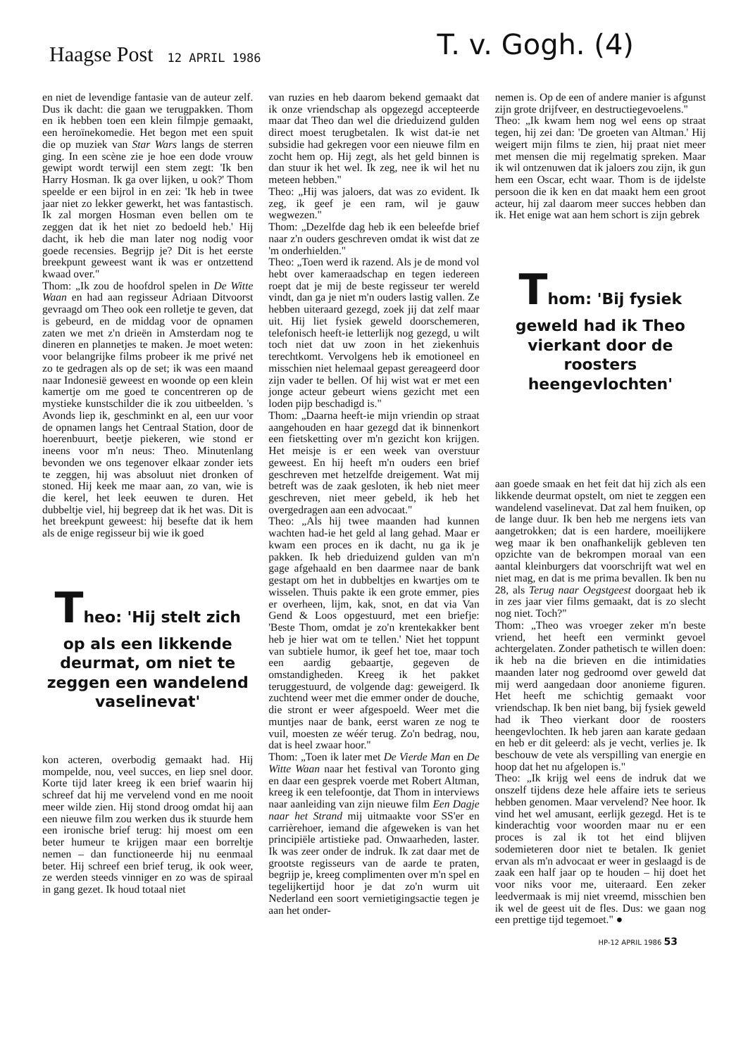Haagse Post 12 APRIL 1986 T. v. Gogh. (4)
en niet de levendige fantasie van de auteur zelf. Dus ik dacht: die gaan we terugpakken. Thom en ik hebben toen een klein filmpje gemaakt, een heroïnekomedie. Het begon met een spuit die op muziek van Star Wars langs de sterren ging. In een scène zie je hoe een dode vrouw gewipt wordt terwijl een stem zegt: 'Ik ben Harry Hosman. Ik ga over lijken, u ook?' Thom speelde er een bijrol in en zei: 'Ik heb in twee jaar niet zo lekker gewerkt, het was fantastisch. Ik zal morgen Hosman even bellen om te zeggen dat ik het niet zo bedoeld heb.' Hij dacht, ik heb die man later nog nodig voor goede recensies. Begrijp je? Dit is het eerste breekpunt geweest want ik was er ontzettend kwaad over."
Thom: „Ik zou de hoofdrol spelen in De Witte Waan en had aan regisseur Adriaan Ditvoorst gevraagd om Theo ook een rolletje te geven, dat is gebeurd, en de middag voor de opnamen zaten we met z'n drieën in Amsterdam nog te dineren en plannetjes te maken. Je moet weten: voor belangrijke films probeer ik me privé net zo te gedragen als op de set; ik was een maand naar Indonesië geweest en woonde op een klein kamertje om me goed te concentreren op de mystieke kunstschilder die ik zou uitbeelden. 's Avonds liep ik, geschminkt en al, een uur voor de opnamen langs het Centraal Station, door de hoerenbuurt, beetje piekeren, wie stond er ineens voor m'n neus: Theo. Minutenlang bevonden we ons tegenover elkaar zonder iets te zeggen, hij was absoluut niet dronken of stoned. Hij keek me maar aan, zo van, wie is die kerel, het leek eeuwen te duren. Het dubbeltje viel, hij begreep dat ik het was. Dit is het breekpunt geweest: hij besefte dat ik hem als de enige regisseur bij wie ik goed
Theo: 'Hij stelt zich op als een likkende deurmat, om niet te zeggen een wandelend vaselinevat'
kon acteren, overbodig gemaakt had. Hij mompelde, nou, veel succes, en liep snel door. Korte tijd later kreeg ik een brief waarin hij schreef dat hij me vervelend vond en me nooit meer wilde zien. Hij stond droog omdat hij aan een nieuwe film zou werken dus ik stuurde hem een ironische brief terug: hij moest om een beter humeur te krijgen maar een borreltje nemen – dan functioneerde hij nu eenmaal beter. Hij schreef een brief terug, ik ook weer, ze werden steeds vinniger en zo was de spiraal in gang gezet. Ik houd totaal niet
van ruzies en heb daarom bekend gemaakt dat ik onze vriendschap als opgezegd accepteerde maar dat Theo dan wel die drieduizend gulden direct moest terugbetalen. Ik wist dat-ie net subsidie had gekregen voor een nieuwe film en zocht hem op. Hij zegt, als het geld binnen is dan stuur ik het wel. Ik zeg, nee ik wil het nu meteen hebben."
Theo: „Hij was jaloers, dat was zo evident. Ik zeg, ik geef je een ram, wil je gauw wegwezen."
Thom: „Dezelfde dag heb ik een beleefde brief naar z'n ouders geschreven omdat ik wist dat ze 'm onderhielden."
Theo: „Toen werd ik razend. Als je de mond vol hebt over kameraadschap en tegen iedereen roept dat je mij de beste regisseur ter wereld vindt, dan ga je niet m'n ouders lastig vallen. Ze hebben uiteraard gezegd, zoek jij dat zelf maar uit. Hij liet fysiek geweld doorschemeren, telefonisch heeft-ie letterlijk nog gezegd, u wilt toch niet dat uw zoon in het ziekenhuis terechtkomt. Vervolgens heb ik emotioneel en misschien niet helemaal gepast gereageerd door zijn vader te bellen. Of hij wist wat er met een jonge acteur gebeurt wiens gezicht met een loden pijp beschadigd is."
Thom: „Daarna heeft-ie mijn vriendin op straat aangehouden en haar gezegd dat ik binnenkort een fietsketting over m'n gezicht kon krijgen. Het meisje is er een week van overstuur geweest. En hij heeft m'n ouders een brief geschreven met hetzelfde dreigement. Wat mij betreft was de zaak gesloten, ik heb niet meer geschreven, niet meer gebeld, ik heb het overgedragen aan een advocaat."
Theo: „Als hij twee maanden had kunnen wachten had-ie het geld al lang gehad. Maar er kwam een proces en ik dacht, nu ga ik je pakken. Ik heb drieduizend gulden van m'n gage afgehaald en ben daarmee naar de bank gestapt om het in dubbeltjes en kwartjes om te wisselen. Thuis pakte ik een grote emmer, pies er overheen, lijm, kak, snot, en dat via Van Gend & Loos opgestuurd, met een briefje: 'Beste Thom, omdat je zo'n krentekakker bent heb je hier wat om te tellen.' Niet het toppunt van subtiele humor, ik geef het toe, maar toch een aardig gebaartje, gegeven de omstandigheden. Kreeg ik het pakket teruggestuurd, de volgende dag: geweigerd. Ik zuchtend weer met die emmer onder de douche, die stront er weer afgespoeld. Weer met die muntjes naar de bank, eerst waren ze nog te vuil, moesten ze wéér terug. Zo'n bedrag, nou, dat is heel zwaar hoor."
Thom: „Toen ik later met De Vierde Man en De Witte Waan naar het festival van Toronto ging en daar een gesprek voerde met Robert Altman, kreeg ik een telefoontje, dat Thom in interviews naar aanleiding van zijn nieuwe film Een Dagje naar het Strand mij uitmaakte voor SS'er en carrièrehoer, iemand die afgeweken is van het principiële artistieke pad. Onwaarheden, laster. Ik was zeer onder de indruk. Ik zat daar met de grootste regisseurs van de aarde te praten, begrijp je, kreeg complimenten over m'n spel en tegelijkertijd hoor je dat zo'n wurm uit Nederland een soort vernietigingsactie tegen je aan het onder-
nemen is. Op de een of andere manier is afgunst zijn grote drijfveer, en destructiegevoelens."
Theo: „Ik kwam hem nog wel eens op straat tegen, hij zei dan: 'De groeten van Altman.' Hij weigert mijn films te zien, hij praat niet meer met mensen die mij regelmatig spreken. Maar ik wil ontzenuwen dat ik jaloers zou zijn, ik gun hem een Oscar, echt waar. Thom is de ijdelste persoon die ik ken en dat maakt hem een groot acteur, hij zal daarom meer succes hebben dan ik. Het enige wat aan hem schort is zijn gebrek
Thom: 'Bij fysiek geweld had ik Theo vierkant door de roosters heengevlochten'
aan goede smaak en het feit dat hij zich als een likkende deurmat opstelt, om niet te zeggen een wandelend vaselinevat. Dat zal hem fnuiken, op de lange duur. Ik ben heb me nergens iets van aangetrokken; dat is een hardere, moeilijkere weg maar ik ben onafhankelijk gebleven ten opzichte van de bekrompen moraal van een aantal kleinburgers dat voorschrijft wat wel en niet mag, en dat is me prima bevallen. Ik ben nu 28, als Terug naar Oegstgeest doorgaat heb ik in zes jaar vier films gemaakt, dat is zo slecht nog niet. Toch?"
Thom: „Theo was vroeger zeker m'n beste vriend, het heeft een verminkt gevoel achtergelaten. Zonder pathetisch te willen doen: ik heb na die brieven en die intimidaties maanden later nog gedroomd over geweld dat mij werd aangedaan door anonieme figuren. Het heeft me schichtig gemaakt voor vriendschap. Ik ben niet bang, bij fysiek geweld had ik Theo vierkant door de roosters heengevlochten. Ik heb jaren aan karate gedaan en heb er dit geleerd: als je vecht, verlies je. Ik beschouw de vete als verspilling van energie en hoop dat het nu afgelopen is."
Theo: „Ik krijg wel eens de indruk dat we onszelf tijdens deze hele affaire iets te serieus hebben genomen. Maar vervelend? Nee hoor. Ik vind het wel amusant, eerlijk gezegd. Het is te kinderachtig voor woorden maar nu er een proces is zal ik tot het eind blijven sodemieteren door niet te betalen. Ik geniet ervan als m'n advocaat er weer in geslaagd is de zaak een half jaar op te houden – hij doet het voor niks voor me, uiteraard. Een zeker leedvermaak is mij niet vreemd, misschien ben ik wel de geest uit de fles. Dus: we gaan nog een prettige tijd tegemoet." ●
HP-12 APRIL 1986 53